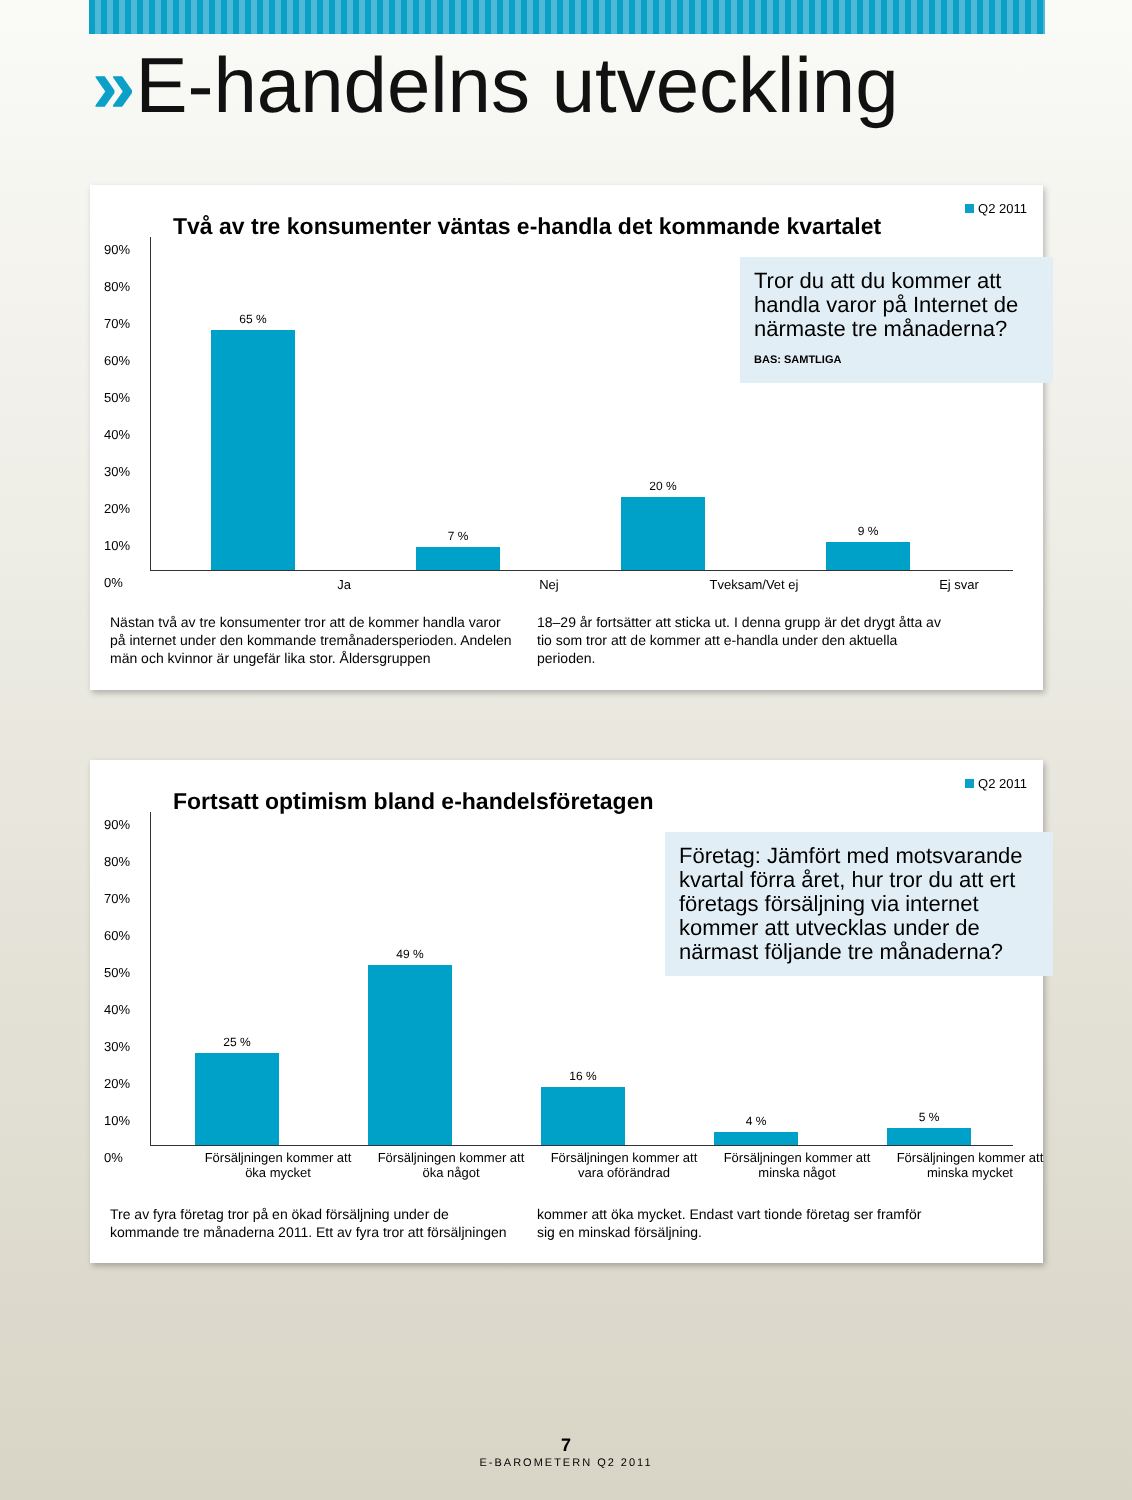»E-handelns utveckling
Q2 2011
Två av tre konsumenter väntas e-handla det kommande kvartalet
Tror du att du kommer att handla varor på Internet de närmaste tre månaderna?
BAS: SAMTLIGA
90%
80%
70%
60%
50%
40%
30%
20%
10%
0%
65 % 7 % 20 % 9 %
Ja Nej Tveksam/Vet ej Ej svar
Nästan två av tre konsumenter tror att de kommer handla varor på internet under den kommande tremånadersperioden. Andelen män och kvinnor är ungefär lika stor. Åldersgruppen
18–29 år fortsätter att sticka ut. I denna grupp är det drygt åtta av tio som tror att de kommer att e-handla under den aktuella perioden.
Q2 2011
Fortsatt optimism bland e-handelsföretagen
Företag: Jämfört med motsvarande kvartal förra året, hur tror du att ert företags försäljning via internet kommer att utvecklas under de närmast följande tre månaderna?
90%
80%
70%
60%
50%
40%
30%
20%
10%
0%
25 % 49 % 16 % 4 % 5 %
Försäljningen kommer att öka mycket
Försäljningen kommer att öka något
Försäljningen kommer att vara oförändrad
Försäljningen kommer att minska något
Försäljningen kommer att minska mycket
Tre av fyra företag tror på en ökad försäljning under de kommande tre månaderna 2011. Ett av fyra tror att försäljningen
kommer att öka mycket. Endast vart tionde företag ser framför sig en minskad försäljning.
7
E-BAROMETERN Q2 2011